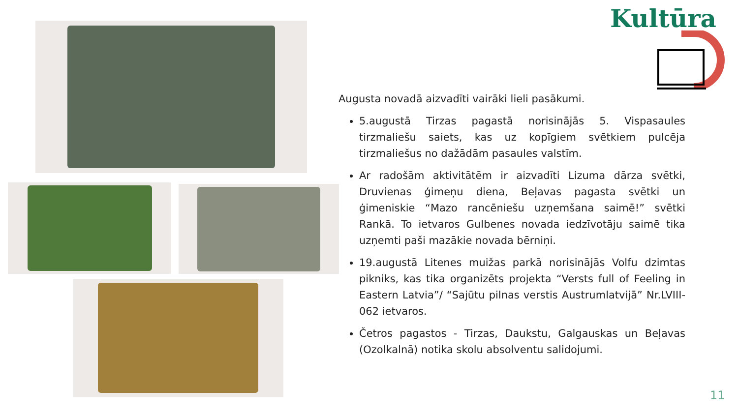Kultūra
Augusta novadā aizvadīti vairāki lieli pasākumi.
5.augustā Tirzas pagastā norisinājās 5. Vispasaules tirzmaliešu saiets, kas uz kopīgiem svētkiem pulcēja tirzmaliešus no dažādām pasaules valstīm.
Ar radošām aktivitātēm ir aizvadīti Lizuma dārza svētki, Druvienas ģimeņu diena, Beļavas pagasta svētki un ģimeniskie “Mazo rancēniešu uzņemšana saimē!” svētki Rankā. To ietvaros Gulbenes novada iedzīvotāju saimē tika uzņemti paši mazākie novada bērniņi.
19.augustā Litenes muižas parkā norisinājās Volfu dzimtas pikniks, kas tika organizēts projekta “Versts full of Feeling in Eastern Latvia”/ “Sajūtu pilnas verstis Austrumlatvijā” Nr.LVIII-062 ietvaros.
Četros pagastos - Tirzas, Daukstu, Galgauskas un Beļavas (Ozolkalnā) notika skolu absolventu salidojumi.
11